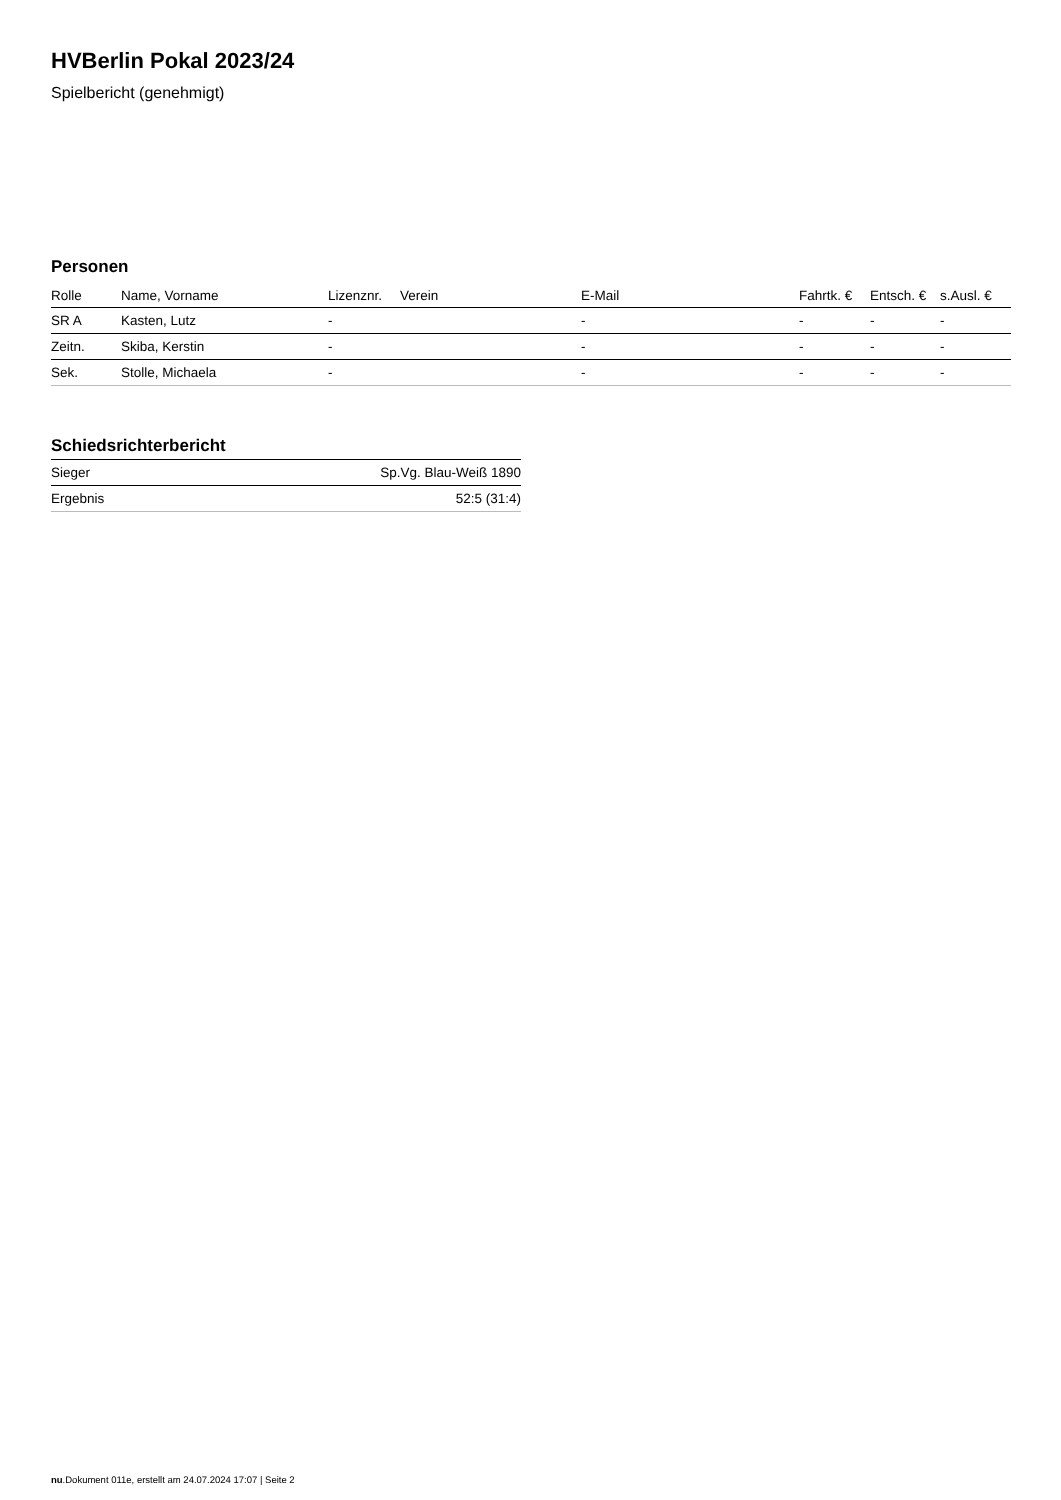HVBerlin Pokal 2023/24
Spielbericht (genehmigt)
Personen
| Rolle | Name, Vorname | Lizenznr. | Verein | E-Mail | Fahrtk. € | Entsch. € | s.Ausl. € |
| --- | --- | --- | --- | --- | --- | --- | --- |
| SR A | Kasten, Lutz | - | | - | - | - | - |
| Zeitn. | Skiba, Kerstin | - | | - | - | - | - |
| Sek. | Stolle, Michaela | - | | - | - | - | - |
Schiedsrichterbericht
| Sieger | Sp.Vg. Blau-Weiß 1890 |
| Ergebnis | 52:5 (31:4) |
nu.Dokument 011e, erstellt am 24.07.2024 17:07 | Seite 2